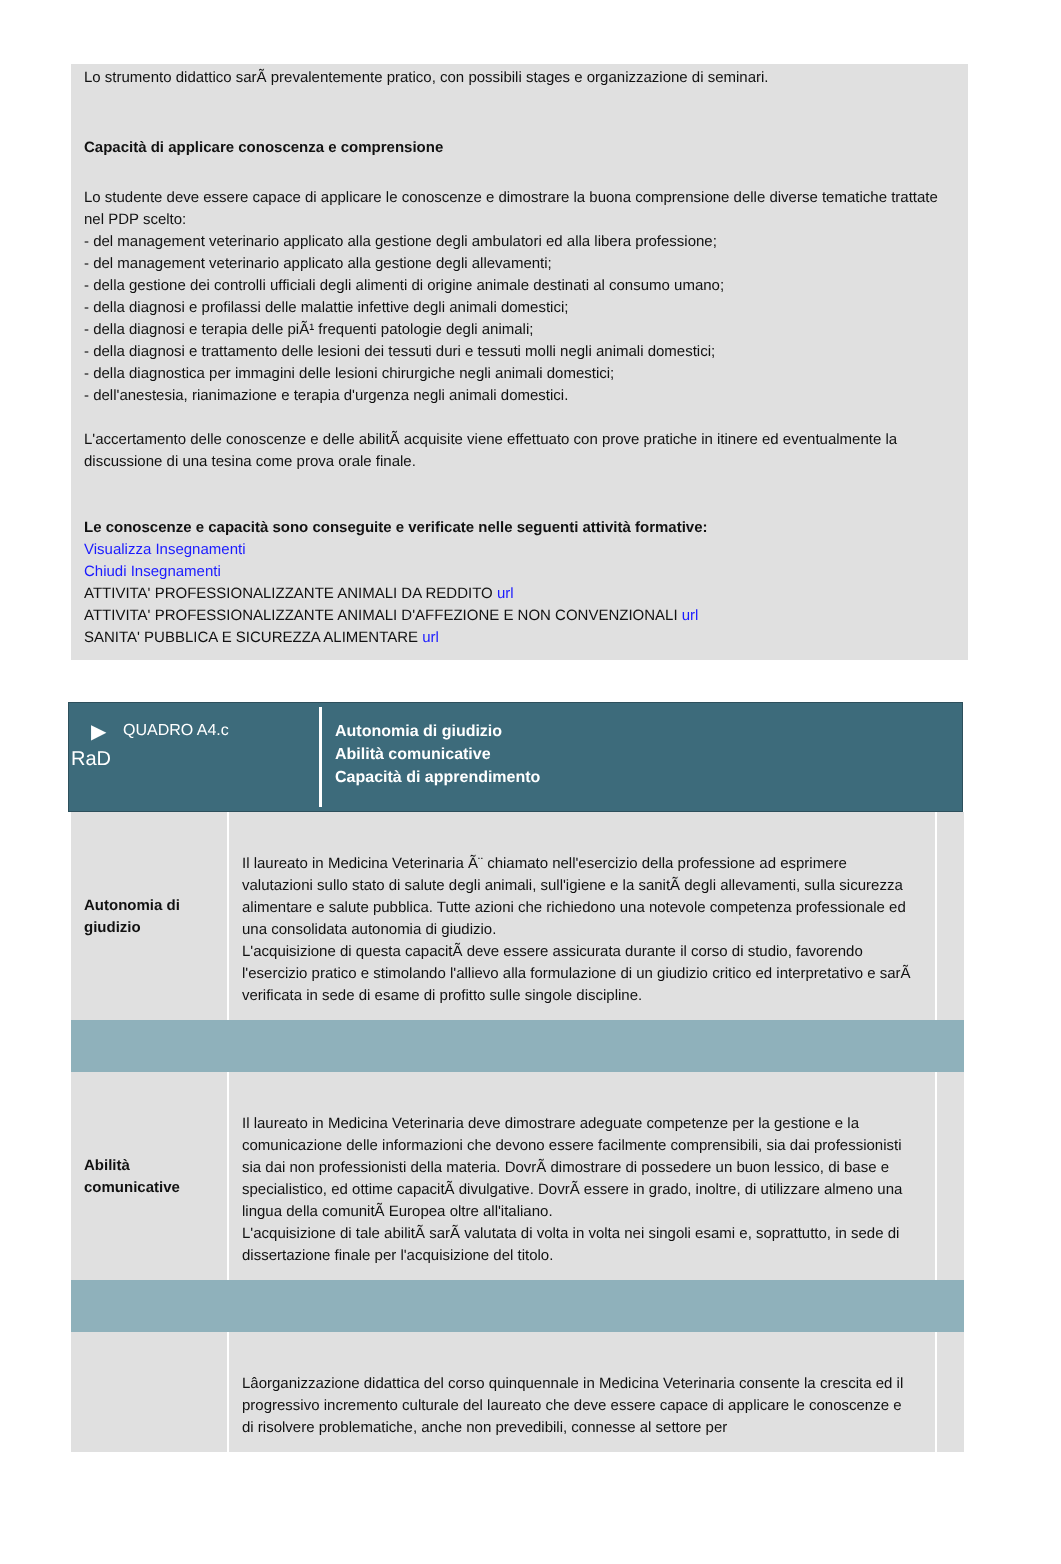Lo strumento didattico sarÃ prevalentemente pratico, con possibili stages e organizzazione di seminari.
Capacità di applicare conoscenza e comprensione
Lo studente deve essere capace di applicare le conoscenze e dimostrare la buona comprensione delle diverse tematiche trattate nel PDP scelto:
- del management veterinario applicato alla gestione degli ambulatori ed alla libera professione;
- del management veterinario applicato alla gestione degli allevamenti;
- della gestione dei controlli ufficiali degli alimenti di origine animale destinati al consumo umano;
- della diagnosi e profilassi delle malattie infettive degli animali domestici;
- della diagnosi e terapia delle piÃ¹ frequenti patologie degli animali;
- della diagnosi e trattamento delle lesioni dei tessuti duri e tessuti molli negli animali domestici;
- della diagnostica per immagini delle lesioni chirurgiche negli animali domestici;
- dell'anestesia, rianimazione e terapia d'urgenza negli animali domestici.
L'accertamento delle conoscenze e delle abilitÃ acquisite viene effettuato con prove pratiche in itinere ed eventualmente la discussione di una tesina come prova orale finale.
Le conoscenze e capacità sono conseguite e verificate nelle seguenti attività formative:
Visualizza Insegnamenti
Chiudi Insegnamenti
ATTIVITA' PROFESSIONALIZZANTE ANIMALI DA REDDITO url
ATTIVITA' PROFESSIONALIZZANTE ANIMALI D'AFFEZIONE E NON CONVENZIONALI url
SANITA' PUBBLICA E SICUREZZA ALIMENTARE url
▶
RaD
QUADRO A4.c
Autonomia di giudizio
Abilità comunicative
Capacità di apprendimento
| Autonomia di giudizio | Il laureato in Medicina Veterinaria Ã¨ chiamato nell'esercizio della professione ad esprimere valutazioni sullo stato di salute degli animali, sull'igiene e la sanitÃ degli allevamenti, sulla sicurezza alimentare e salute pubblica. Tutte azioni che richiedono una notevole competenza professionale ed una consolidata autonomia di giudizio. L'acquisizione di questa capacitÃ deve essere assicurata durante il corso di studio, favorendo l'esercizio pratico e stimolando l'allievo alla formulazione di un giudizio critico ed interpretativo e sarÃ verificata in sede di esame di profitto sulle singole discipline. | |
| Abilità comunicative | Il laureato in Medicina Veterinaria deve dimostrare adeguate competenze per la gestione e la comunicazione delle informazioni che devono essere facilmente comprensibili, sia dai professionisti sia dai non professionisti della materia. DovrÃ dimostrare di possedere un buon lessico, di base e specialistico, ed ottime capacitÃ divulgative. DovrÃ essere in grado, inoltre, di utilizzare almeno una lingua della comunitÃ Europea oltre all'italiano. L'acquisizione di tale abilitÃ sarÃ valutata di volta in volta nei singoli esami e, soprattutto, in sede di dissertazione finale per l'acquisizione del titolo. | |
| | Lâorganizzazione didattica del corso quinquennale in Medicina Veterinaria consente la crescita ed il progressivo incremento culturale del laureato che deve essere capace di applicare le conoscenze e di risolvere problematiche, anche non prevedibili, connesse al settore per | |